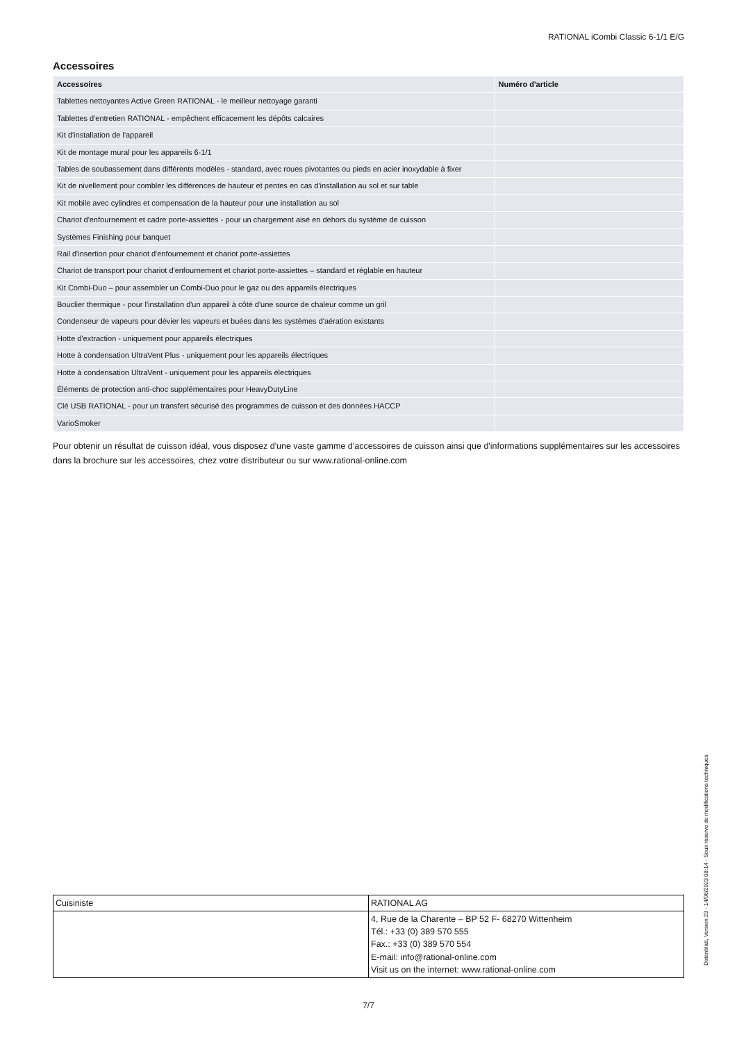RATIONAL iCombi Classic 6-1/1 E/G
Accessoires
| Accessoires | Numéro d'article |
| --- | --- |
| Tablettes nettoyantes Active Green RATIONAL - le meilleur nettoyage garanti | |
| Tablettes d'entretien RATIONAL - empêchent efficacement les dépôts calcaires | |
| Kit d'installation de l'appareil | |
| Kit de montage mural pour les appareils 6-1/1 | |
| Tables de soubassement dans différents modèles - standard, avec roues pivotantes ou pieds en acier inoxydable à fixer | |
| Kit de nivellement pour combler les différences de hauteur et pentes en cas d'installation au sol et sur table | |
| Kit mobile avec cylindres et compensation de la hauteur pour une installation au sol | |
| Chariot d'enfournement et cadre porte-assiettes - pour un chargement aisé en dehors du système de cuisson | |
| Systèmes Finishing pour banquet | |
| Rail d'insertion pour chariot d'enfournement et chariot porte-assiettes | |
| Chariot de transport pour chariot d'enfournement et chariot porte-assiettes – standard et réglable en hauteur | |
| Kit Combi-Duo – pour assembler un Combi-Duo pour le gaz ou des appareils électriques | |
| Bouclier thermique - pour l'installation d'un appareil à côté d'une source de chaleur comme un gril | |
| Condenseur de vapeurs pour dévier les vapeurs et buées dans les systèmes d'aération existants | |
| Hotte d'extraction - uniquement pour appareils électriques | |
| Hotte à condensation UltraVent Plus - uniquement pour les appareils électriques | |
| Hotte à condensation UltraVent - uniquement pour les appareils électriques | |
| Éléments de protection anti-choc supplémentaires pour HeavyDutyLine | |
| Clé USB RATIONAL - pour un transfert sécurisé des programmes de cuisson et des données HACCP | |
| VarioSmoker | |
Pour obtenir un résultat de cuisson idéal, vous disposez d'une vaste gamme d'accessoires de cuisson ainsi que d'informations supplémentaires sur les accessoires dans la brochure sur les accessoires, chez votre distributeur ou sur www.rational-online.com
| Cuisiniste | RATIONAL AG |
| | 4, Rue de la Charente – BP 52 F- 68270 Wittenheim Tél.: +33 (0) 389 570 555 Fax.: +33 (0) 389 570 554 E-mail: info@rational-online.com Visit us on the internet: www.rational-online.com |
7/7
Datenblatt, Version 23 - 14/06/2023 08:14 - Sous réserve de modifications techniques.